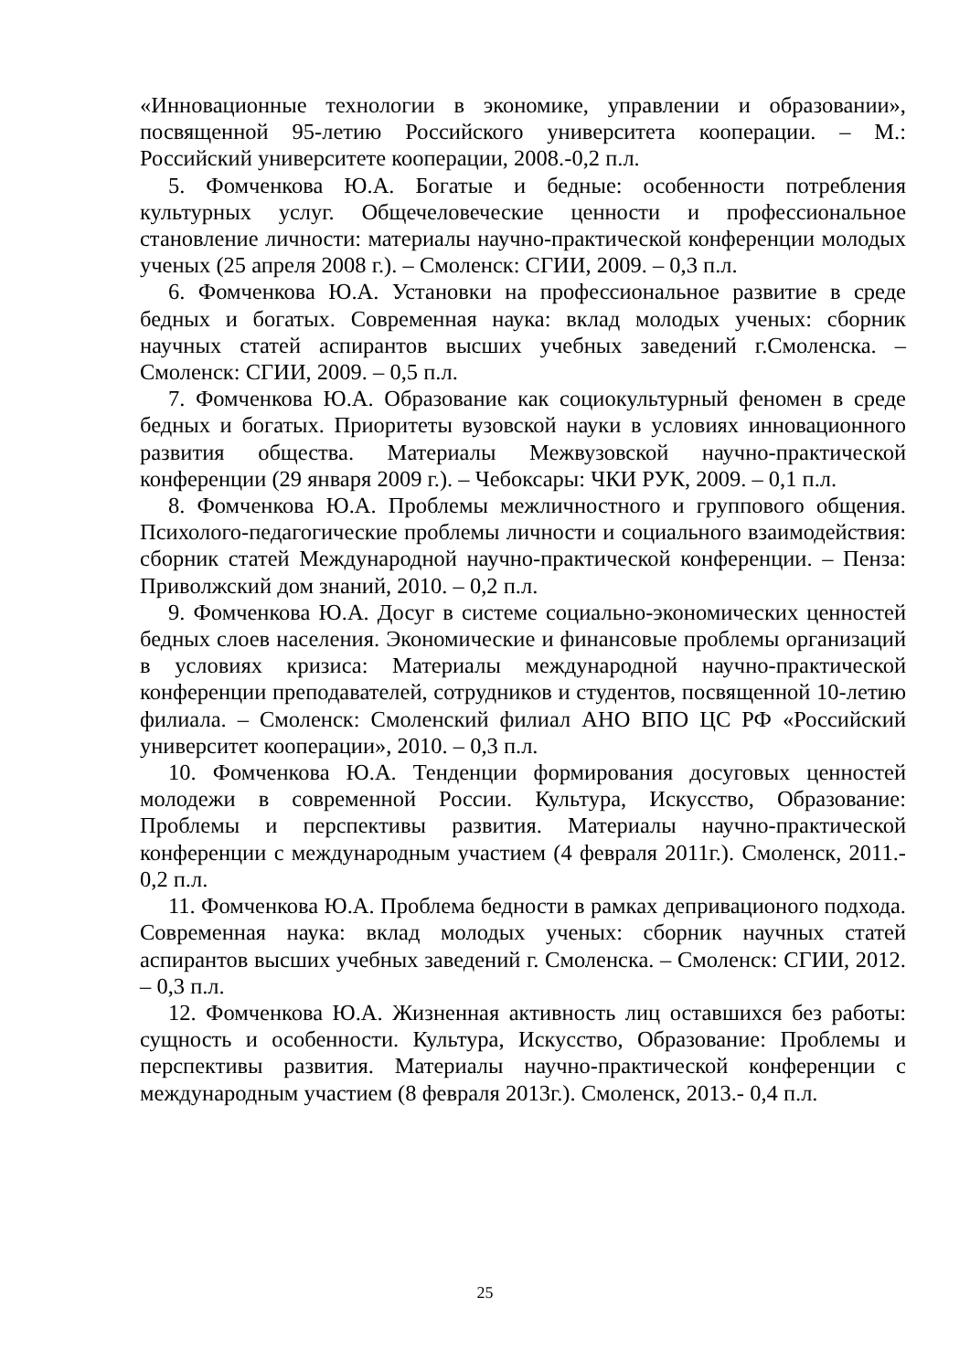«Инновационные технологии в экономике, управлении и образовании», посвященной 95-летию Российского университета кооперации. – М.: Российский университете кооперации, 2008.-0,2 п.л.
5. Фомченкова Ю.А. Богатые и бедные: особенности потребления культурных услуг. Общечеловеческие ценности и профессиональное становление личности: материалы научно-практической конференции молодых ученых (25 апреля 2008 г.). – Смоленск: СГИИ, 2009. – 0,3 п.л.
6. Фомченкова Ю.А. Установки на профессиональное развитие в среде бедных и богатых. Современная наука: вклад молодых ученых: сборник научных статей аспирантов высших учебных заведений г.Смоленска. – Смоленск: СГИИ, 2009. – 0,5 п.л.
7. Фомченкова Ю.А. Образование как социокультурный феномен в среде бедных и богатых. Приоритеты вузовской науки в условиях инновационного развития общества. Материалы Межвузовской научно-практической конференции (29 января 2009 г.). – Чебоксары: ЧКИ РУК, 2009. – 0,1 п.л.
8. Фомченкова Ю.А. Проблемы межличностного и группового общения. Психолого-педагогические проблемы личности и социального взаимодействия: сборник статей Международной научно-практической конференции. – Пенза: Приволжский дом знаний, 2010. – 0,2 п.л.
9. Фомченкова Ю.А. Досуг в системе социально-экономических ценностей бедных слоев населения. Экономические и финансовые проблемы организаций в условиях кризиса: Материалы международной научно-практической конференции преподавателей, сотрудников и студентов, посвященной 10-летию филиала. – Смоленск: Смоленский филиал АНО ВПО ЦС РФ «Российский университет кооперации», 2010. – 0,3 п.л.
10. Фомченкова Ю.А. Тенденции формирования досуговых ценностей молодежи в современной России. Культура, Искусство, Образование: Проблемы и перспективы развития. Материалы научно-практической конференции с международным участием (4 февраля 2011г.). Смоленск, 2011.- 0,2 п.л.
11. Фомченкова Ю.А. Проблема бедности в рамках депривационого подхода. Современная наука: вклад молодых ученых: сборник научных статей аспирантов высших учебных заведений г. Смоленска. – Смоленск: СГИИ, 2012. – 0,3 п.л.
12. Фомченкова Ю.А. Жизненная активность лиц оставшихся без работы: сущность и особенности. Культура, Искусство, Образование: Проблемы и перспективы развития. Материалы научно-практической конференции с международным участием (8 февраля 2013г.). Смоленск, 2013.- 0,4 п.л.
25